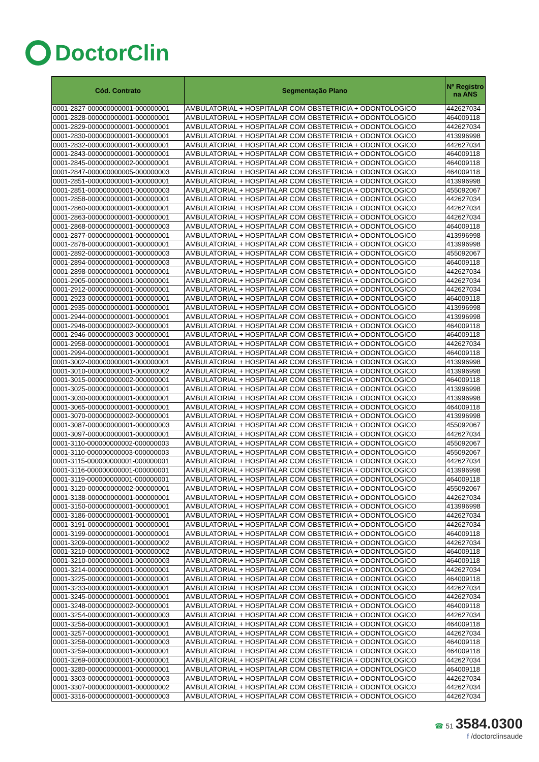DoctorClin
| Cód. Contrato | Segmentação Plano | Nº Registro na ANS |
| --- | --- | --- |
| 0001-2827-000000000001-000000001 | AMBULATORIAL + HOSPITALAR COM OBSTETRICIA + ODONTOLOGICO | 442627034 |
| 0001-2828-000000000001-000000001 | AMBULATORIAL + HOSPITALAR COM OBSTETRICIA + ODONTOLOGICO | 464009118 |
| 0001-2829-000000000001-000000001 | AMBULATORIAL + HOSPITALAR COM OBSTETRICIA + ODONTOLOGICO | 442627034 |
| 0001-2830-000000000001-000000001 | AMBULATORIAL + HOSPITALAR COM OBSTETRICIA + ODONTOLOGICO | 413996998 |
| 0001-2832-000000000001-000000001 | AMBULATORIAL + HOSPITALAR COM OBSTETRICIA + ODONTOLOGICO | 442627034 |
| 0001-2843-000000000001-000000001 | AMBULATORIAL + HOSPITALAR COM OBSTETRICIA + ODONTOLOGICO | 464009118 |
| 0001-2845-000000000002-000000001 | AMBULATORIAL + HOSPITALAR COM OBSTETRICIA + ODONTOLOGICO | 464009118 |
| 0001-2847-000000000005-000000003 | AMBULATORIAL + HOSPITALAR COM OBSTETRICIA + ODONTOLOGICO | 464009118 |
| 0001-2851-000000000001-000000001 | AMBULATORIAL + HOSPITALAR COM OBSTETRICIA + ODONTOLOGICO | 413996998 |
| 0001-2851-000000000001-000000003 | AMBULATORIAL + HOSPITALAR COM OBSTETRICIA + ODONTOLOGICO | 455092067 |
| 0001-2858-000000000001-000000001 | AMBULATORIAL + HOSPITALAR COM OBSTETRICIA + ODONTOLOGICO | 442627034 |
| 0001-2860-000000000001-000000001 | AMBULATORIAL + HOSPITALAR COM OBSTETRICIA + ODONTOLOGICO | 442627034 |
| 0001-2863-000000000001-000000001 | AMBULATORIAL + HOSPITALAR COM OBSTETRICIA + ODONTOLOGICO | 442627034 |
| 0001-2868-000000000001-000000003 | AMBULATORIAL + HOSPITALAR COM OBSTETRICIA + ODONTOLOGICO | 464009118 |
| 0001-2877-000000000001-000000001 | AMBULATORIAL + HOSPITALAR COM OBSTETRICIA + ODONTOLOGICO | 413996998 |
| 0001-2878-000000000001-000000001 | AMBULATORIAL + HOSPITALAR COM OBSTETRICIA + ODONTOLOGICO | 413996998 |
| 0001-2892-000000000001-000000003 | AMBULATORIAL + HOSPITALAR COM OBSTETRICIA + ODONTOLOGICO | 455092067 |
| 0001-2894-000000000001-000000003 | AMBULATORIAL + HOSPITALAR COM OBSTETRICIA + ODONTOLOGICO | 464009118 |
| 0001-2898-000000000001-000000001 | AMBULATORIAL + HOSPITALAR COM OBSTETRICIA + ODONTOLOGICO | 442627034 |
| 0001-2905-000000000001-000000001 | AMBULATORIAL + HOSPITALAR COM OBSTETRICIA + ODONTOLOGICO | 442627034 |
| 0001-2912-000000000001-000000001 | AMBULATORIAL + HOSPITALAR COM OBSTETRICIA + ODONTOLOGICO | 442627034 |
| 0001-2923-000000000001-000000001 | AMBULATORIAL + HOSPITALAR COM OBSTETRICIA + ODONTOLOGICO | 464009118 |
| 0001-2935-000000000001-000000001 | AMBULATORIAL + HOSPITALAR COM OBSTETRICIA + ODONTOLOGICO | 413996998 |
| 0001-2944-000000000001-000000001 | AMBULATORIAL + HOSPITALAR COM OBSTETRICIA + ODONTOLOGICO | 413996998 |
| 0001-2946-000000000002-000000001 | AMBULATORIAL + HOSPITALAR COM OBSTETRICIA + ODONTOLOGICO | 464009118 |
| 0001-2946-000000000003-000000001 | AMBULATORIAL + HOSPITALAR COM OBSTETRICIA + ODONTOLOGICO | 464009118 |
| 0001-2958-000000000001-000000001 | AMBULATORIAL + HOSPITALAR COM OBSTETRICIA + ODONTOLOGICO | 442627034 |
| 0001-2994-000000000001-000000001 | AMBULATORIAL + HOSPITALAR COM OBSTETRICIA + ODONTOLOGICO | 464009118 |
| 0001-3002-000000000001-000000001 | AMBULATORIAL + HOSPITALAR COM OBSTETRICIA + ODONTOLOGICO | 413996998 |
| 0001-3010-000000000001-000000002 | AMBULATORIAL + HOSPITALAR COM OBSTETRICIA + ODONTOLOGICO | 413996998 |
| 0001-3015-000000000002-000000001 | AMBULATORIAL + HOSPITALAR COM OBSTETRICIA + ODONTOLOGICO | 464009118 |
| 0001-3025-000000000001-000000001 | AMBULATORIAL + HOSPITALAR COM OBSTETRICIA + ODONTOLOGICO | 413996998 |
| 0001-3030-000000000001-000000001 | AMBULATORIAL + HOSPITALAR COM OBSTETRICIA + ODONTOLOGICO | 413996998 |
| 0001-3065-000000000001-000000001 | AMBULATORIAL + HOSPITALAR COM OBSTETRICIA + ODONTOLOGICO | 464009118 |
| 0001-3070-000000000002-000000001 | AMBULATORIAL + HOSPITALAR COM OBSTETRICIA + ODONTOLOGICO | 413996998 |
| 0001-3087-000000000001-000000003 | AMBULATORIAL + HOSPITALAR COM OBSTETRICIA + ODONTOLOGICO | 455092067 |
| 0001-3097-000000000001-000000001 | AMBULATORIAL + HOSPITALAR COM OBSTETRICIA + ODONTOLOGICO | 442627034 |
| 0001-3110-000000000002-000000003 | AMBULATORIAL + HOSPITALAR COM OBSTETRICIA + ODONTOLOGICO | 455092067 |
| 0001-3110-000000000003-000000003 | AMBULATORIAL + HOSPITALAR COM OBSTETRICIA + ODONTOLOGICO | 455092067 |
| 0001-3115-000000000001-000000001 | AMBULATORIAL + HOSPITALAR COM OBSTETRICIA + ODONTOLOGICO | 442627034 |
| 0001-3116-000000000001-000000001 | AMBULATORIAL + HOSPITALAR COM OBSTETRICIA + ODONTOLOGICO | 413996998 |
| 0001-3119-000000000001-000000001 | AMBULATORIAL + HOSPITALAR COM OBSTETRICIA + ODONTOLOGICO | 464009118 |
| 0001-3120-000000000002-000000001 | AMBULATORIAL + HOSPITALAR COM OBSTETRICIA + ODONTOLOGICO | 455092067 |
| 0001-3138-000000000001-000000001 | AMBULATORIAL + HOSPITALAR COM OBSTETRICIA + ODONTOLOGICO | 442627034 |
| 0001-3150-000000000001-000000001 | AMBULATORIAL + HOSPITALAR COM OBSTETRICIA + ODONTOLOGICO | 413996998 |
| 0001-3186-000000000001-000000001 | AMBULATORIAL + HOSPITALAR COM OBSTETRICIA + ODONTOLOGICO | 442627034 |
| 0001-3191-000000000001-000000001 | AMBULATORIAL + HOSPITALAR COM OBSTETRICIA + ODONTOLOGICO | 442627034 |
| 0001-3199-000000000001-000000001 | AMBULATORIAL + HOSPITALAR COM OBSTETRICIA + ODONTOLOGICO | 464009118 |
| 0001-3209-000000000001-000000002 | AMBULATORIAL + HOSPITALAR COM OBSTETRICIA + ODONTOLOGICO | 442627034 |
| 0001-3210-000000000001-000000002 | AMBULATORIAL + HOSPITALAR COM OBSTETRICIA + ODONTOLOGICO | 464009118 |
| 0001-3210-000000000001-000000003 | AMBULATORIAL + HOSPITALAR COM OBSTETRICIA + ODONTOLOGICO | 464009118 |
| 0001-3214-000000000001-000000001 | AMBULATORIAL + HOSPITALAR COM OBSTETRICIA + ODONTOLOGICO | 442627034 |
| 0001-3225-000000000001-000000001 | AMBULATORIAL + HOSPITALAR COM OBSTETRICIA + ODONTOLOGICO | 464009118 |
| 0001-3233-000000000001-000000001 | AMBULATORIAL + HOSPITALAR COM OBSTETRICIA + ODONTOLOGICO | 442627034 |
| 0001-3245-000000000001-000000001 | AMBULATORIAL + HOSPITALAR COM OBSTETRICIA + ODONTOLOGICO | 442627034 |
| 0001-3248-000000000002-000000001 | AMBULATORIAL + HOSPITALAR COM OBSTETRICIA + ODONTOLOGICO | 464009118 |
| 0001-3254-000000000001-000000003 | AMBULATORIAL + HOSPITALAR COM OBSTETRICIA + ODONTOLOGICO | 442627034 |
| 0001-3256-000000000001-000000001 | AMBULATORIAL + HOSPITALAR COM OBSTETRICIA + ODONTOLOGICO | 464009118 |
| 0001-3257-000000000001-000000001 | AMBULATORIAL + HOSPITALAR COM OBSTETRICIA + ODONTOLOGICO | 442627034 |
| 0001-3258-000000000001-000000003 | AMBULATORIAL + HOSPITALAR COM OBSTETRICIA + ODONTOLOGICO | 464009118 |
| 0001-3259-000000000001-000000001 | AMBULATORIAL + HOSPITALAR COM OBSTETRICIA + ODONTOLOGICO | 464009118 |
| 0001-3269-000000000001-000000001 | AMBULATORIAL + HOSPITALAR COM OBSTETRICIA + ODONTOLOGICO | 442627034 |
| 0001-3280-000000000001-000000001 | AMBULATORIAL + HOSPITALAR COM OBSTETRICIA + ODONTOLOGICO | 464009118 |
| 0001-3303-000000000001-000000003 | AMBULATORIAL + HOSPITALAR COM OBSTETRICIA + ODONTOLOGICO | 442627034 |
| 0001-3307-000000000001-000000002 | AMBULATORIAL + HOSPITALAR COM OBSTETRICIA + ODONTOLOGICO | 442627034 |
| 0001-3316-000000000001-000000003 | AMBULATORIAL + HOSPITALAR COM OBSTETRICIA + ODONTOLOGICO | 442627034 |
☎ 51 3584.0300
f /doctorclinsaude